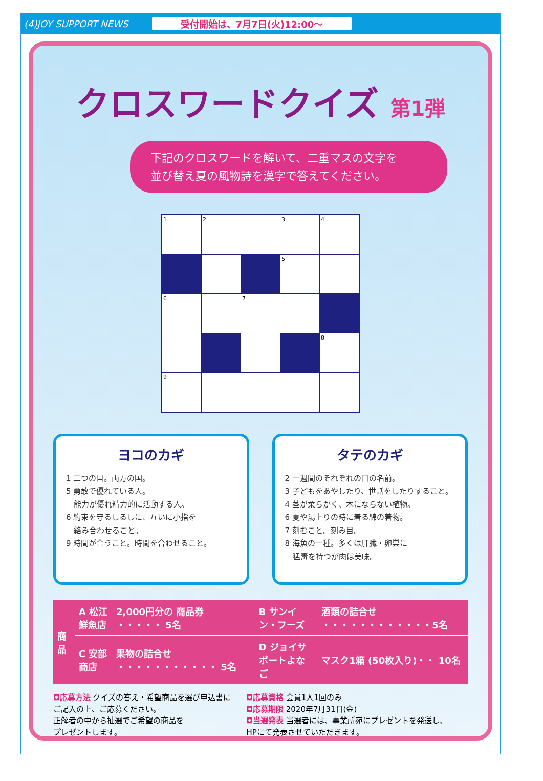(4)JOY SUPPORT NEWS 受付開始は、7月7日(火)12:00〜
クロスワードクイズ 第1弾
下記のクロスワードを解いて、二重マスの文字を
並び替え夏の風物詩を漢字で答えてください。
| 1 | 2 | | 3 | 4 |
| | | | 5 | |
| 6 | | 7 | | |
| | | | | 8 |
| 9 | | | | |
ヨコのカギ
1 二つの国。両方の国。
5 勇敢で優れている人。
　能力が優れ精力的に活動する人。
6 約束を守るしるしに、互いに小指を
　絡み合わせること。
9 時間が合うこと。時間を合わせること。
タテのカギ
2 一週間のそれぞれの日の名前。
3 子どもをあやしたり、世話をしたりすること。
4 茎が柔らかく、木にならない植物。
6 夏や湯上りの時に着る綿の着物。
7 刻むこと。刻み目。
8 海魚の一種。多くは肝臓・卵巣に
　猛毒を持つが肉は美味。
| 商品 | A 松江鮮魚店 | 2,000円分の 商品券 ・・・・・ 5名 | B サンイン・フーズ | 酒類の詰合せ ・・・・・・・・・・・・5名 |
| | C 安部商店 | 果物の詰合せ ・・・・・・・・・・・ 5名 | D ジョイサポートよなご | マスク1箱 (50枚入り)・・ 10名 |
◘応募方法 クイズの答え・希望商品を選び申込書に
ご記入の上、ご応募ください。
正解者の中から抽選でご希望の商品を
プレゼントします。
◘応募資格 会員1人1回のみ
◘応募期限 2020年7月31日(金)
◘当選発表 当選者には、事業所宛にプレゼントを発送し、
HPにて発表させていただきます。